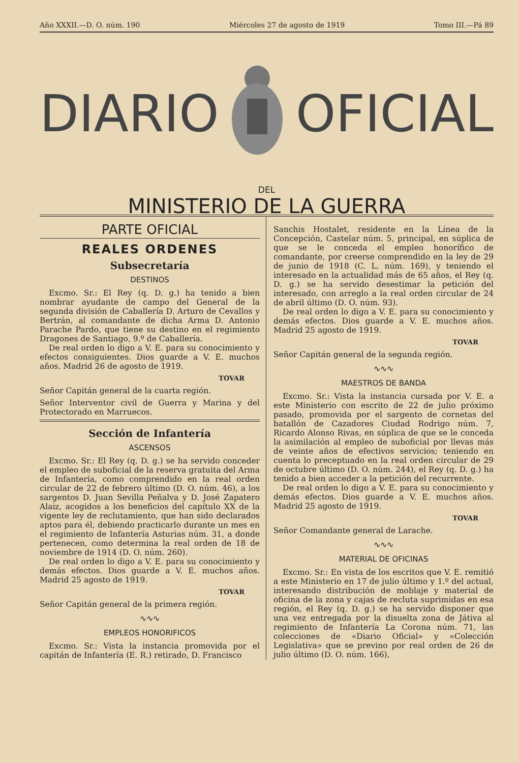Año XXXII.—D. O. núm. 190 Miércoles 27 de agosto de 1919 Tomo III.—Pá 89
DIARIO OFICIAL
DEL
MINISTERIO DE LA GUERRA
PARTE OFICIAL
REALES ORDENES
Subsecretaría
DESTINOS
Excmo. Sr.: El Rey (q. D. g.) ha tenido a bien nombrar ayudante de campo del General de la segunda división de Caballería D. Arturo de Cevallos y Bertrán, al comandante de dicha Arma D. Antonio Parache Pardo, que tiene su destino en el regimiento Dragones de Santiago, 9.º de Caballería.
De real orden lo digo a V. E. para su conocimiento y efectos consiguientes. Dios guarde a V. E. muchos años. Madrid 26 de agosto de 1919.
TOVAR
Señor Capitán general de la cuarta región.
Señor Interventor civil de Guerra y Marina y del Protectorado en Marruecos.
Sección de Infantería
ASCENSOS
Excmo. Sr.: El Rey (q. D. g.) se ha servido conceder el empleo de suboficial de la reserva gratuita del Arma de Infantería, como comprendido en la real orden circular de 22 de febrero último (D. O. núm. 46), a los sargentos D. Juan Sevilla Peñalva y D. José Zapatero Alaiz, acogidos a los beneficios del capítulo XX de la vigente ley de reclutamiento, que han sido declarados aptos para él, debiendo practicarlo durante un mes en el regimiento de Infantería Asturias núm. 31, a donde pertenecen, como determina la real orden de 18 de noviembre de 1914 (D. O. núm. 260).
De real orden lo digo a V. E. para su conocimiento y demás efectos. Dios guarde a V. E. muchos años. Madrid 25 agosto de 1919.
TOVAR
Señor Capitán general de la primera región.
∿∿∿
EMPLEOS HONORIFICOS
Excmo. Sr.: Vista la instancia promovida por el capitán de Infantería (E. R.) retirado, D. Francisco
Sanchis Hostalet, residente en la Línea de la Concepción, Castelar núm. 5, principal, en súplica de que se le conceda el empleo honorífico de comandante, por creerse comprendido en la ley de 29 de junio de 1918 (C. L. núm. 169), y teniendo el interesado en la actualidad más de 65 años, el Rey (q. D. g.) se ha servido desestimar la petición del interesado, con arreglo a la real orden circular de 24 de abril último (D. O. núm. 93).
De real orden lo digo a V. E. para su conocimiento y demás efectos. Dios guarde a V. E. muchos años. Madrid 25 agosto de 1919.
TOVAR
Señor Capitán general de la segunda región.
∿∿∿
MAESTROS DE BANDA
Excmo. Sr.: Vista la instancia cursada por V. E. a este Ministerio con escrito de 22 de julio próximo pasado, promovida por el sargento de cornetas del batallón de Cazadores Ciudad Rodrigo núm. 7, Ricardo Alonso Rivas, en súplica de que se le conceda la asimilación al empleo de suboficial por llevas más de veinte años de efectivos servicios; teniendo en cuenta lo preceptuado en la real orden circular de 29 de octubre último (D. O. núm. 244), el Rey (q. D. g.) ha tenido a bien acceder a la petición del recurrente.
De real orden lo digo a V. E. para su conocimiento y demás efectos. Dios guarde a V. E. muchos años. Madrid 25 agosto de 1919.
TOVAR
Señor Comandante general de Larache.
∿∿∿
MATERIAL DE OFICINAS
Excmo. Sr.: En vista de los escritos que V. E. remitió a este Ministerio en 17 de julio último y 1.º del actual, interesando distribución de moblaje y material de oficina de la zona y cajas de recluta suprimidas en esa región, el Rey (q. D. g.) se ha servido disponer que una vez entregada por la disuelta zona de Játiva al regimiento de Infantería La Corona núm. 71, las colecciones de «Diario Oficial» y «Colección Legislativa» que se previno por real orden de 26 de julio último (D. O. núm. 166),